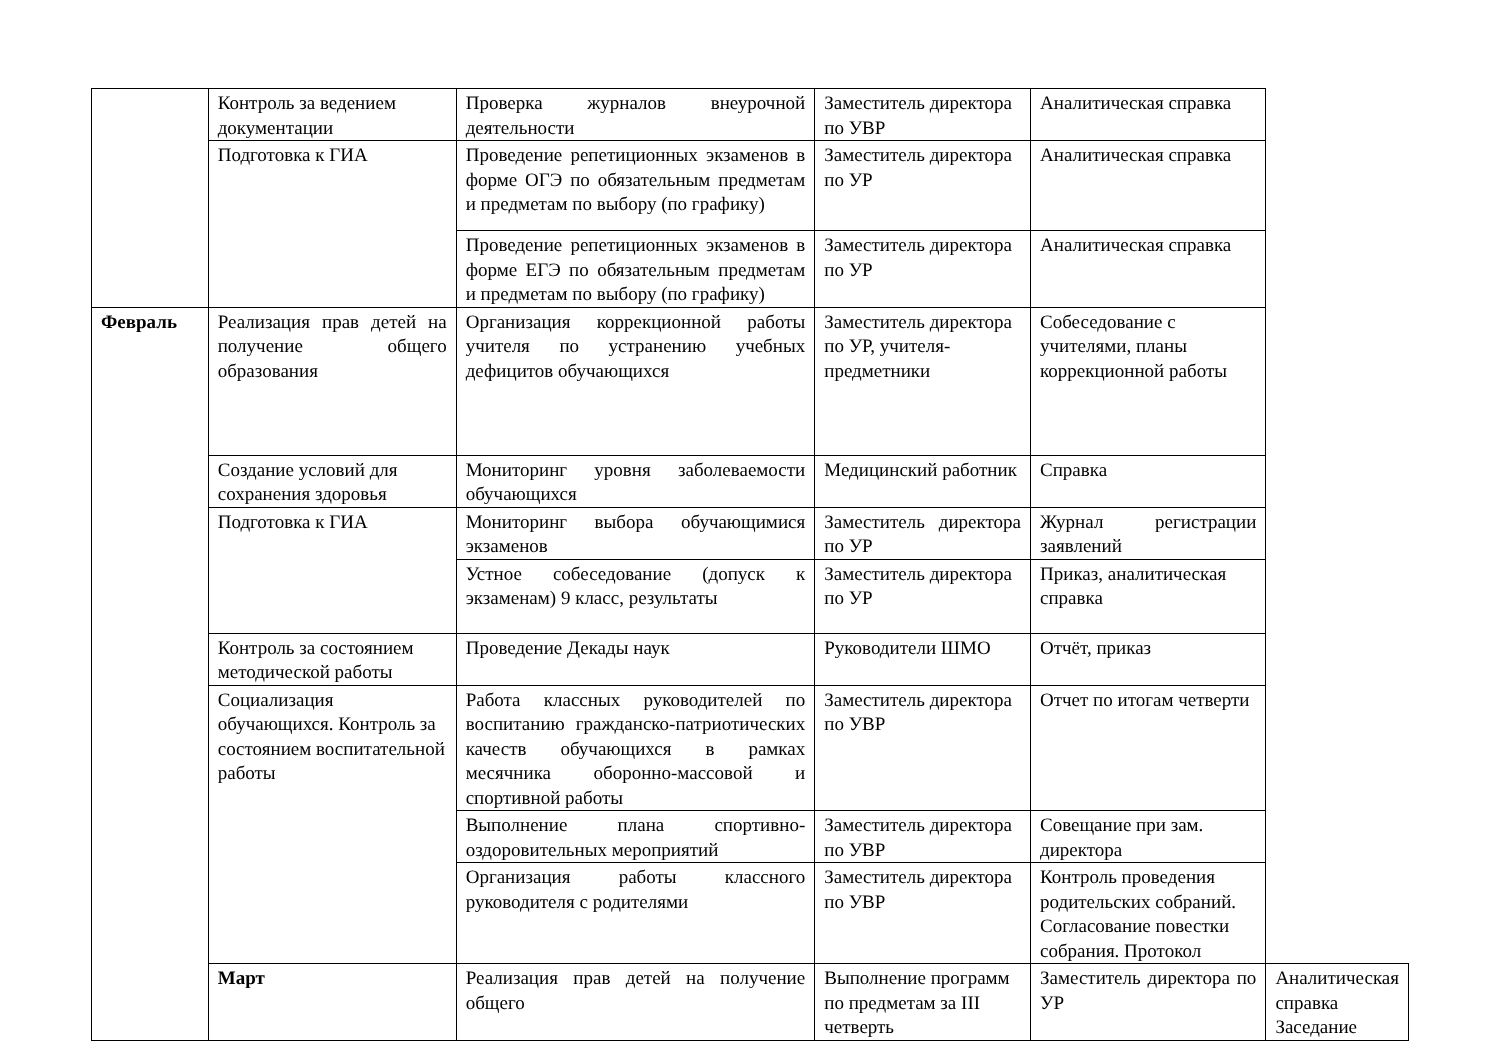| | Контроль за ведением документации | Проверка журналов внеурочной деятельности | Заместитель директора по УВР | Аналитическая справка | |
| | Подготовка к ГИА | Проведение репетиционных экзаменов в форме ОГЭ по обязательным предметам и предметам по выбору (по графику) | Заместитель директора по УР | Аналитическая справка | |
| | | Проведение репетиционных экзаменов в форме ЕГЭ по обязательным предметам и предметам по выбору (по графику) | Заместитель директора по УР | Аналитическая справка | |
| Февраль | Реализация прав детей на получение общего образования | Организация коррекционной работы учителя по устранению учебных дефицитов обучающихся | Заместитель директора по УР, учителя-предметники | Собеседование с учителями, планы коррекционной работы | |
| | Создание условий для сохранения здоровья | Мониторинг уровня заболеваемости обучающихся | Медицинский работник | Справка | |
| | Подготовка к ГИА | Мониторинг выбора обучающимися экзаменов | Заместитель директора по УР | Журнал регистрации заявлений | |
| | | Устное собеседование (допуск к экзаменам) 9 класс, результаты | Заместитель директора по УР | Приказ, аналитическая справка | |
| | Контроль за состоянием методической работы | Проведение Декады наук | Руководители ШМО | Отчёт, приказ | |
| | Социализация обучающихся. Контроль за состоянием воспитательной работы | Работа классных руководителей по воспитанию гражданско-патриотических качеств обучающихся в рамках месячника оборонно-массовой и спортивной работы | Заместитель директора по УВР | Отчет по итогам четверти | |
| | | Выполнение плана спортивно-оздоровительных мероприятий | Заместитель директора по УВР | Совещание при зам. директора | |
| | | Организация работы классного руководителя с родителями | Заместитель директора по УВР | Контроль проведения родительских собраний. Согласование повестки собрания. Протокол | |
| | Март | Реализация прав детей на получение общего | Выполнение программ по предметам за III четверть | Заместитель директора по УР | Аналитическая справка Заседание |